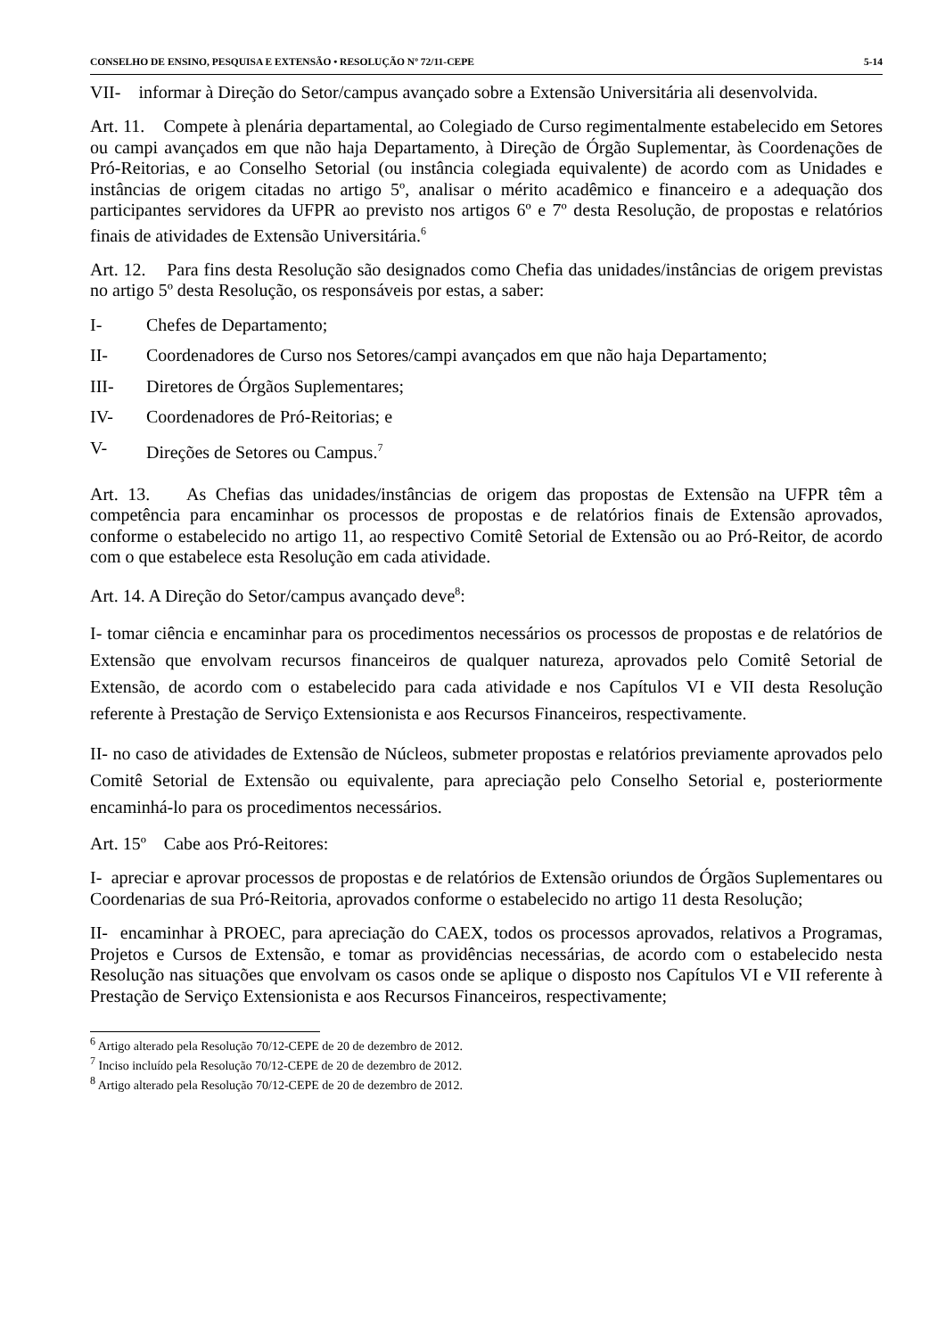CONSELHO DE ENSINO, PESQUISA E EXTENSÃO • RESOLUÇÃO Nº 72/11-CEPE 5-14
VII- informar à Direção do Setor/campus avançado sobre a Extensão Universitária ali desenvolvida.
Art. 11. Compete à plenária departamental, ao Colegiado de Curso regimentalmente estabelecido em Setores ou campi avançados em que não haja Departamento, à Direção de Órgão Suplementar, às Coordenações de Pró-Reitorias, e ao Conselho Setorial (ou instância colegiada equivalente) de acordo com as Unidades e instâncias de origem citadas no artigo 5º, analisar o mérito acadêmico e financeiro e a adequação dos participantes servidores da UFPR ao previsto nos artigos 6º e 7º desta Resolução, de propostas e relatórios finais de atividades de Extensão Universitária.<sup>6</sup>
Art. 12. Para fins desta Resolução são designados como Chefia das unidades/instâncias de origem previstas no artigo 5º desta Resolução, os responsáveis por estas, a saber:
I- Chefes de Departamento;
II- Coordenadores de Curso nos Setores/campi avançados em que não haja Departamento;
III- Diretores de Órgãos Suplementares;
IV- Coordenadores de Pró-Reitorias; e
V- Direções de Setores ou Campus.<sup>7</sup>
Art. 13. As Chefias das unidades/instâncias de origem das propostas de Extensão na UFPR têm a competência para encaminhar os processos de propostas e de relatórios finais de Extensão aprovados, conforme o estabelecido no artigo 11, ao respectivo Comitê Setorial de Extensão ou ao Pró-Reitor, de acordo com o que estabelece esta Resolução em cada atividade.
Art. 14. A Direção do Setor/campus avançado deve<sup>8</sup>:
I- tomar ciência e encaminhar para os procedimentos necessários os processos de propostas e de relatórios de Extensão que envolvam recursos financeiros de qualquer natureza, aprovados pelo Comitê Setorial de Extensão, de acordo com o estabelecido para cada atividade e nos Capítulos VI e VII desta Resolução referente à Prestação de Serviço Extensionista e aos Recursos Financeiros, respectivamente.
II- no caso de atividades de Extensão de Núcleos, submeter propostas e relatórios previamente aprovados pelo Comitê Setorial de Extensão ou equivalente, para apreciação pelo Conselho Setorial e, posteriormente encaminhá-lo para os procedimentos necessários.
Art. 15º Cabe aos Pró-Reitores:
I- apreciar e aprovar processos de propostas e de relatórios de Extensão oriundos de Órgãos Suplementares ou Coordenarias de sua Pró-Reitoria, aprovados conforme o estabelecido no artigo 11 desta Resolução;
II- encaminhar à PROEC, para apreciação do CAEX, todos os processos aprovados, relativos a Programas, Projetos e Cursos de Extensão, e tomar as providências necessárias, de acordo com o estabelecido nesta Resolução nas situações que envolvam os casos onde se aplique o disposto nos Capítulos VI e VII referente à Prestação de Serviço Extensionista e aos Recursos Financeiros, respectivamente;
<sup>6</sup> Artigo alterado pela Resolução 70/12-CEPE de 20 de dezembro de 2012.
<sup>7</sup> Inciso incluído pela Resolução 70/12-CEPE de 20 de dezembro de 2012.
<sup>8</sup> Artigo alterado pela Resolução 70/12-CEPE de 20 de dezembro de 2012.